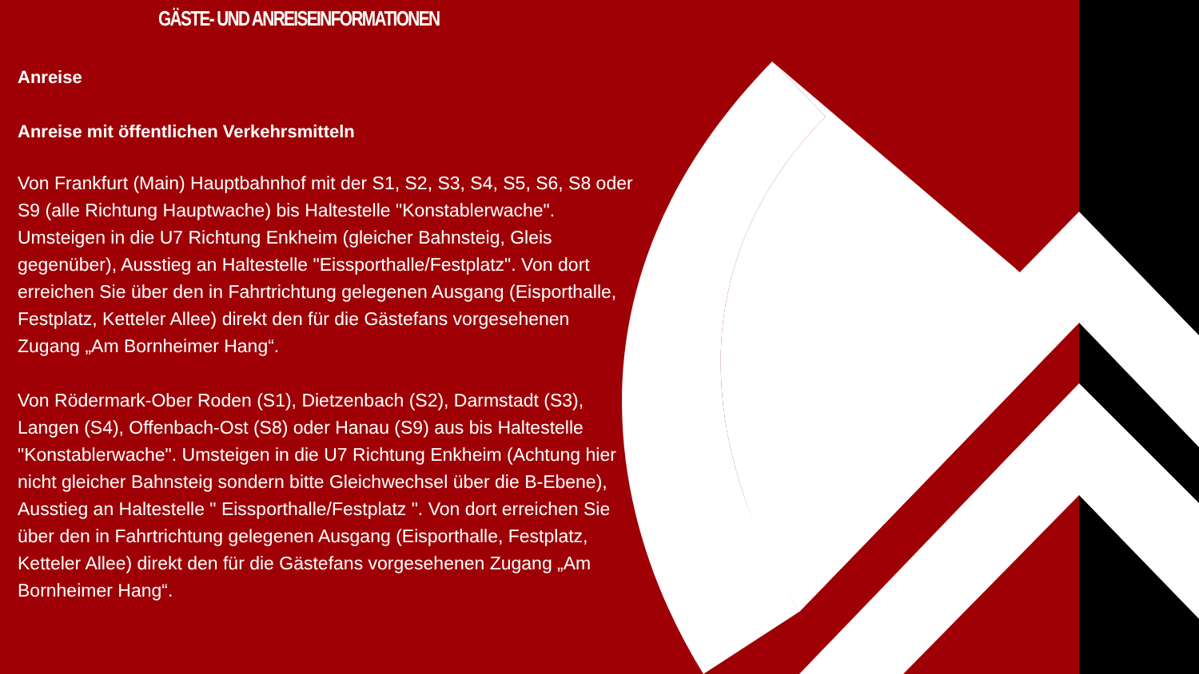GÄSTE- UND ANREISEINFORMATIONEN
Anreise
Anreise mit öffentlichen Verkehrsmitteln
Von Frankfurt (Main) Hauptbahnhof mit der S1, S2, S3, S4, S5, S6, S8 oder S9 (alle Richtung Hauptwache) bis Haltestelle "Konstablerwache". Umsteigen in die U7 Richtung Enkheim (gleicher Bahnsteig, Gleis gegenüber), Ausstieg an Haltestelle "Eissporthalle/Festplatz". Von dort erreichen Sie über den in Fahrtrichtung gelegenen Ausgang (Eisporthalle, Festplatz, Ketteler Allee) direkt den für die Gästefans vorgesehenen Zugang „Am Bornheimer Hang“.
Von Rödermark-Ober Roden (S1), Dietzenbach (S2), Darmstadt (S3), Langen (S4), Offenbach-Ost (S8) oder Hanau (S9) aus bis Haltestelle "Konstablerwache". Umsteigen in die U7 Richtung Enkheim (Achtung hier nicht gleicher Bahnsteig sondern bitte Gleichwechsel über die B-Ebene), Ausstieg an Haltestelle " Eissporthalle/Festplatz ". Von dort erreichen Sie über den in Fahrtrichtung gelegenen Ausgang (Eisporthalle, Festplatz, Ketteler Allee) direkt den für die Gästefans vorgesehenen Zugang „Am Bornheimer Hang“.